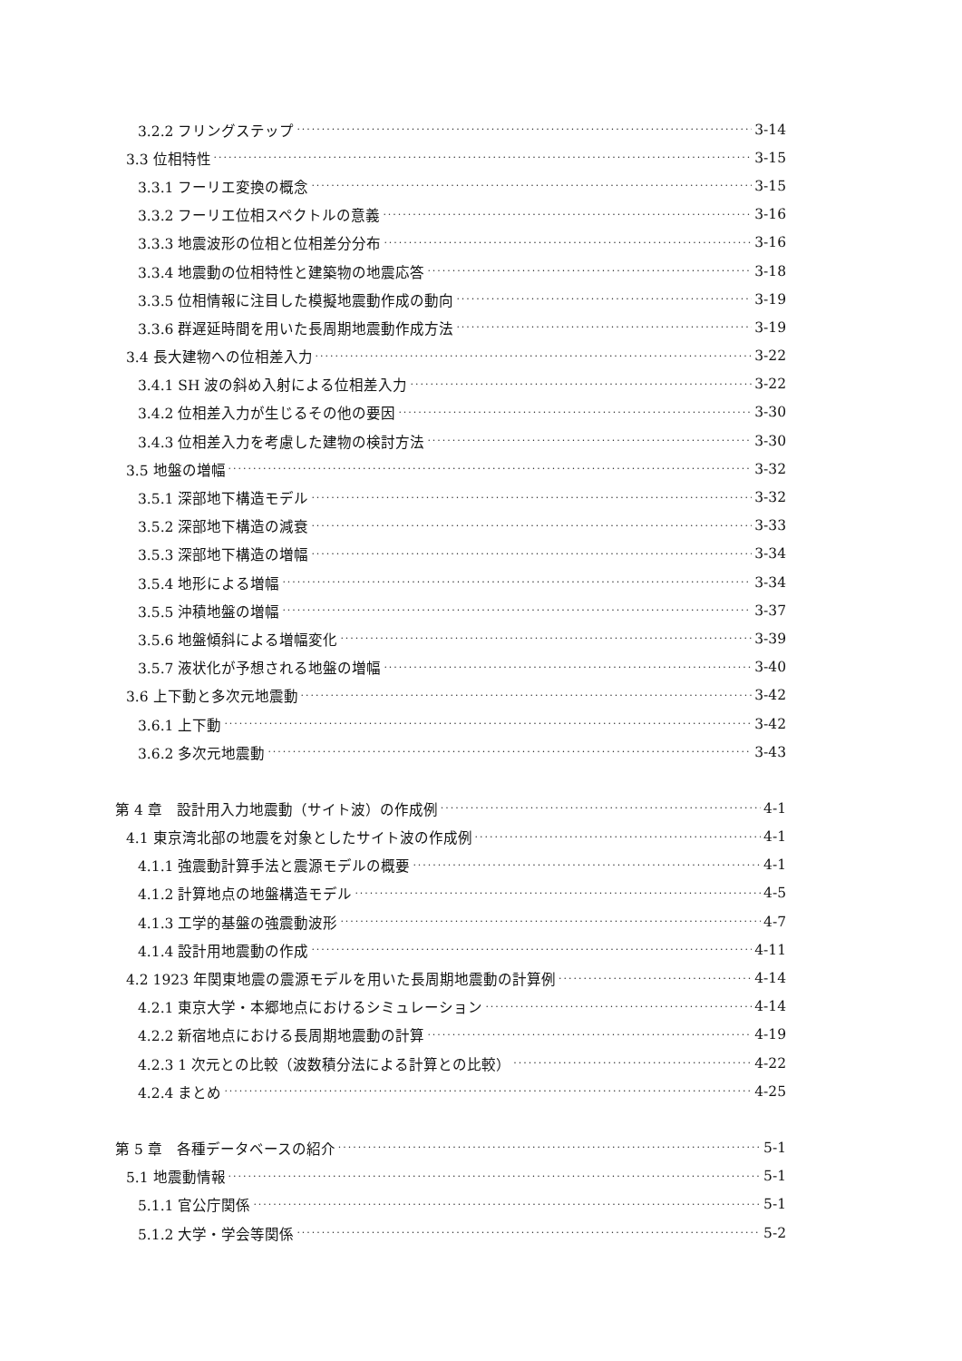3.2.2 フリングステップ 3-14
3.3 位相特性 3-15
3.3.1 フーリエ変換の概念 3-15
3.3.2 フーリエ位相スペクトルの意義 3-16
3.3.3 地震波形の位相と位相差分分布 3-16
3.3.4 地震動の位相特性と建築物の地震応答 3-18
3.3.5 位相情報に注目した模擬地震動作成の動向 3-19
3.3.6 群遅延時間を用いた長周期地震動作成方法 3-19
3.4 長大建物への位相差入力 3-22
3.4.1 SH 波の斜め入射による位相差入力 3-22
3.4.2 位相差入力が生じるその他の要因 3-30
3.4.3 位相差入力を考慮した建物の検討方法 3-30
3.5 地盤の増幅 3-32
3.5.1 深部地下構造モデル 3-32
3.5.2 深部地下構造の減衰 3-33
3.5.3 深部地下構造の増幅 3-34
3.5.4 地形による増幅 3-34
3.5.5 沖積地盤の増幅 3-37
3.5.6 地盤傾斜による増幅変化 3-39
3.5.7 液状化が予想される地盤の増幅 3-40
3.6 上下動と多次元地震動 3-42
3.6.1 上下動 3-42
3.6.2 多次元地震動 3-43
第 4 章　設計用入力地震動（サイト波）の作成例 4-1
4.1 東京湾北部の地震を対象としたサイト波の作成例 4-1
4.1.1 強震動計算手法と震源モデルの概要 4-1
4.1.2 計算地点の地盤構造モデル 4-5
4.1.3 工学的基盤の強震動波形 4-7
4.1.4 設計用地震動の作成 4-11
4.2 1923 年関東地震の震源モデルを用いた長周期地震動の計算例 4-14
4.2.1 東京大学・本郷地点におけるシミュレーション 4-14
4.2.2 新宿地点における長周期地震動の計算 4-19
4.2.3 1 次元との比較（波数積分法による計算との比較） 4-22
4.2.4 まとめ 4-25
第 5 章　各種データベースの紹介 5-1
5.1 地震動情報 5-1
5.1.1 官公庁関係 5-1
5.1.2 大学・学会等関係 5-2